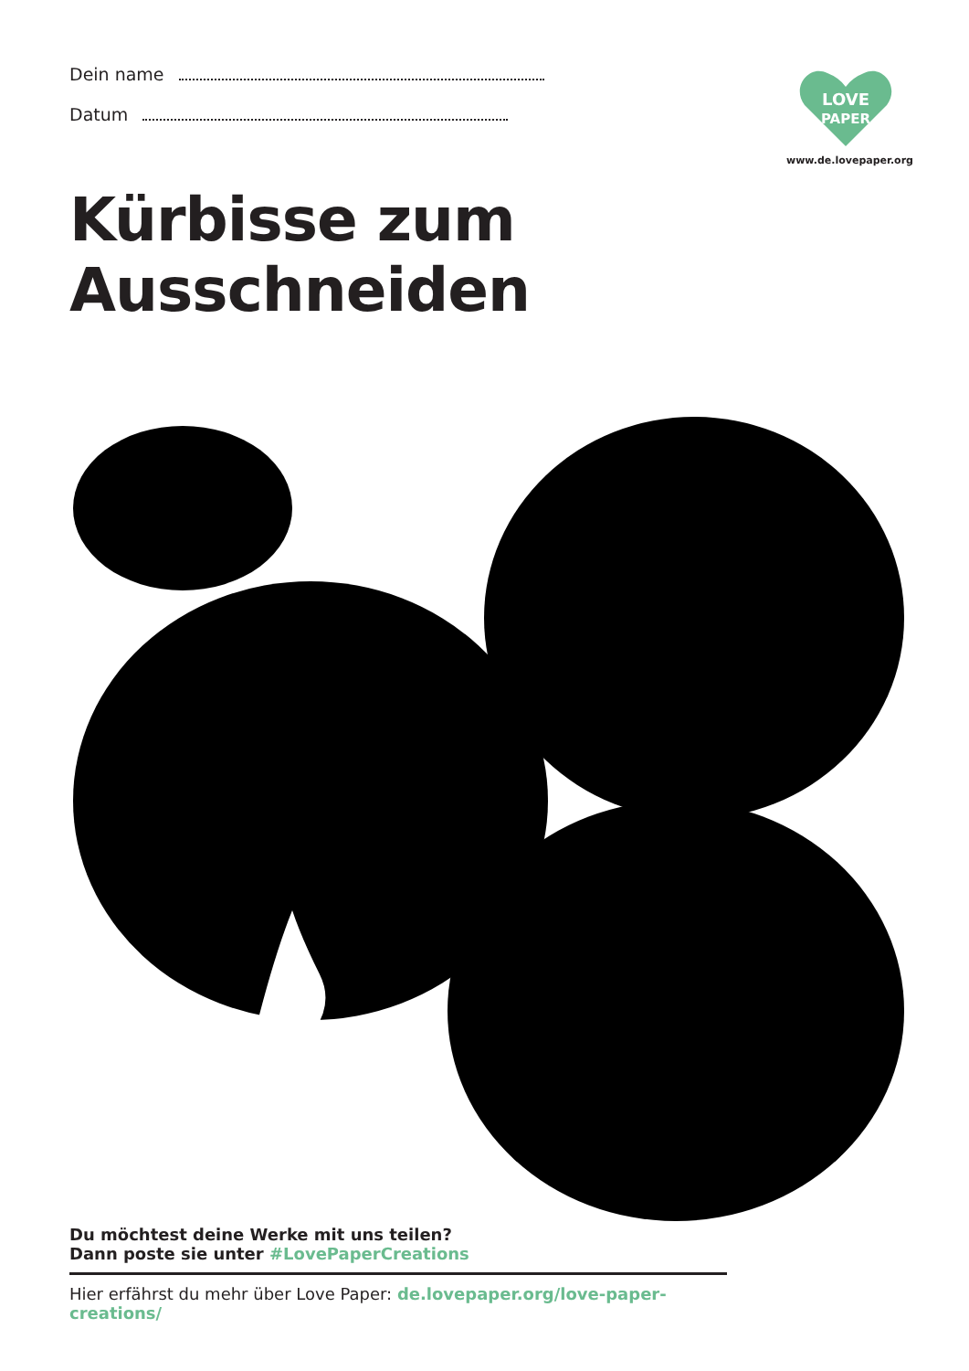Dein name
Datum
LOVE
PAPER
www.de.lovepaper.org
Kürbisse zum Ausschneiden
Du möchtest deine Werke mit uns teilen?
Dann poste sie unter #LovePaperCreations
Hier erfährst du mehr über Love Paper: de.lovepaper.org/love-paper-creations/